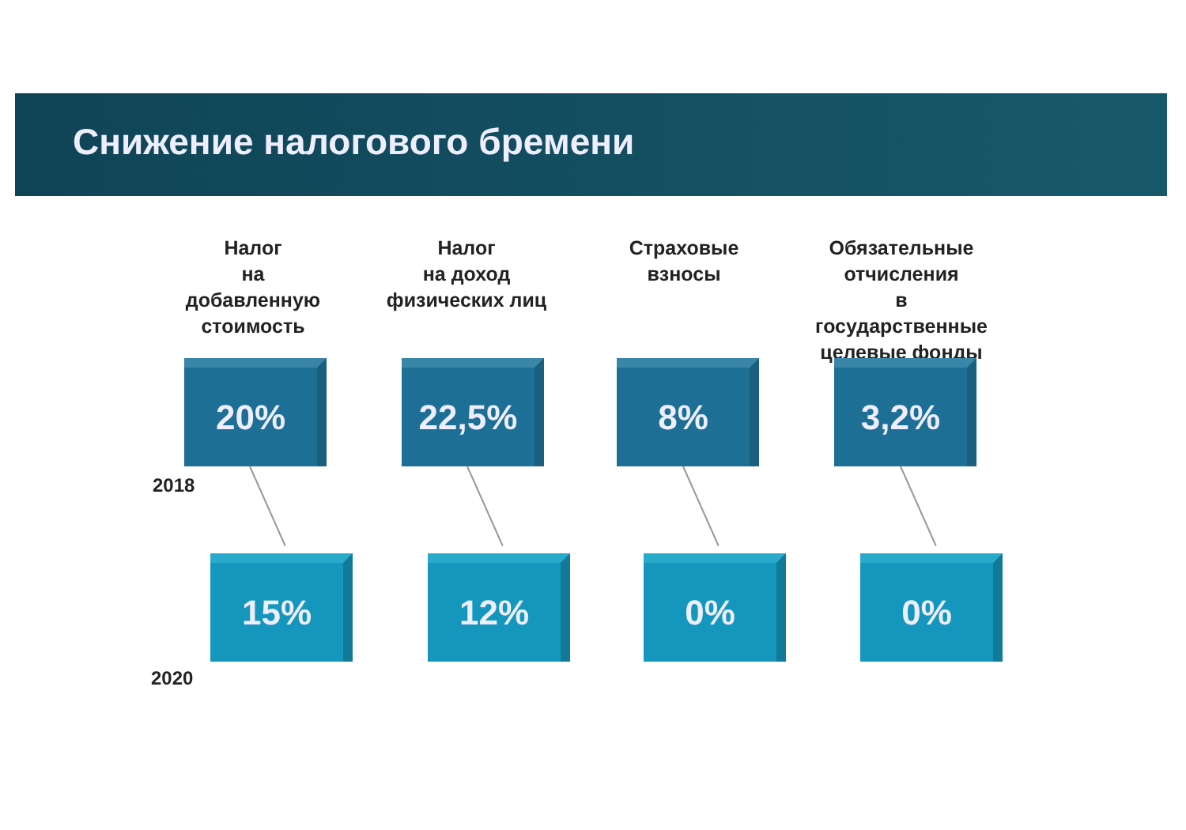Снижение налогового бремени
Налог
на
добавленную
стоимость
Налог
на доход
физических лиц
Страховые
взносы
Обязательные
отчисления
в
государственные
целевые фонды
20% 22,5% 8% 3,2%
2018
15% 12% 0% 0%
2020